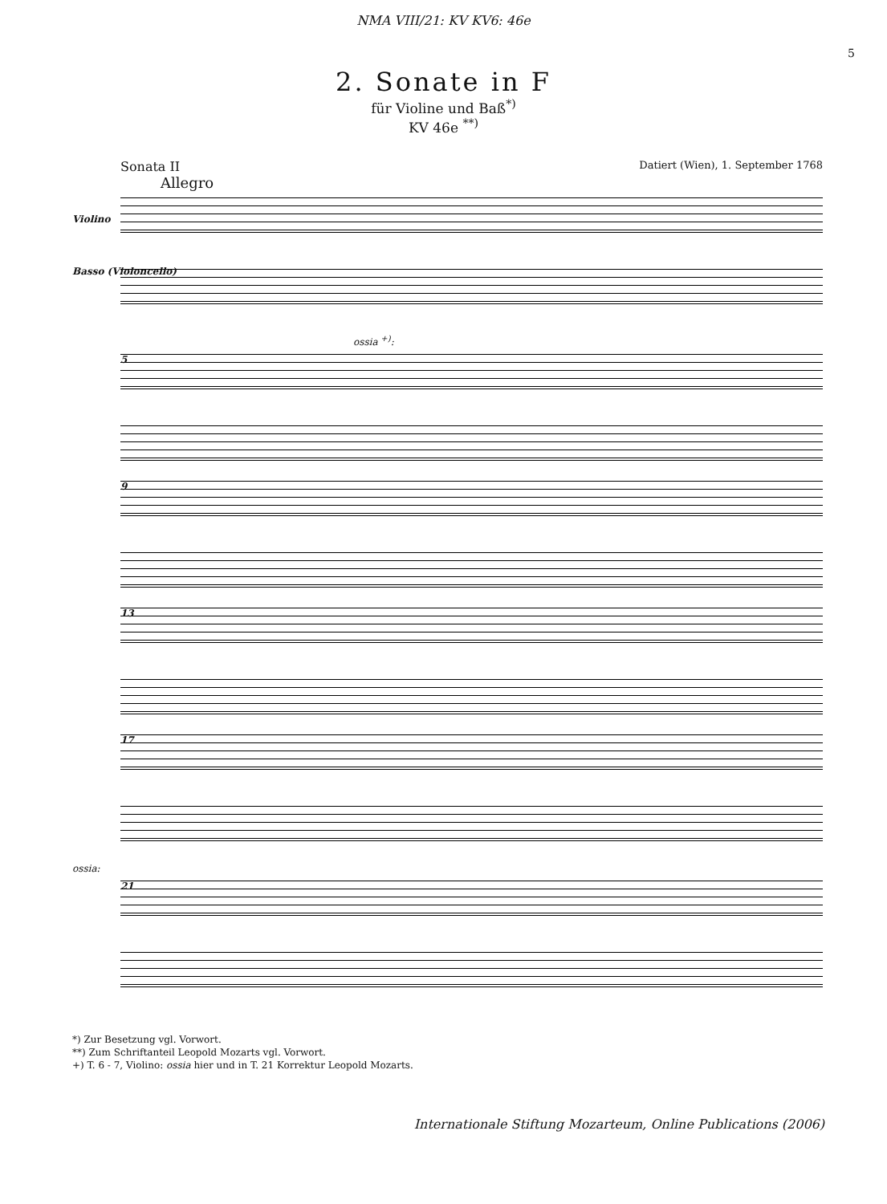NMA VIII/21: KV KV6: 46e
5
2. Sonate in F
für Violine und Baß<sup>*)</sup>
KV 46e <sup>**)</sup>
Sonata II Datiert (Wien), 1. September 1768
Allegro
Violino
Basso (Violoncello)
ossia <sup>+)</sup>:
5
9
13
17
ossia:
21
*) Zur Besetzung vgl. Vorwort.
**) Zum Schriftanteil Leopold Mozarts vgl. Vorwort.
+) T. 6 - 7, Violino: ossia hier und in T. 21 Korrektur Leopold Mozarts.
Internationale Stiftung Mozarteum, Online Publications (2006)